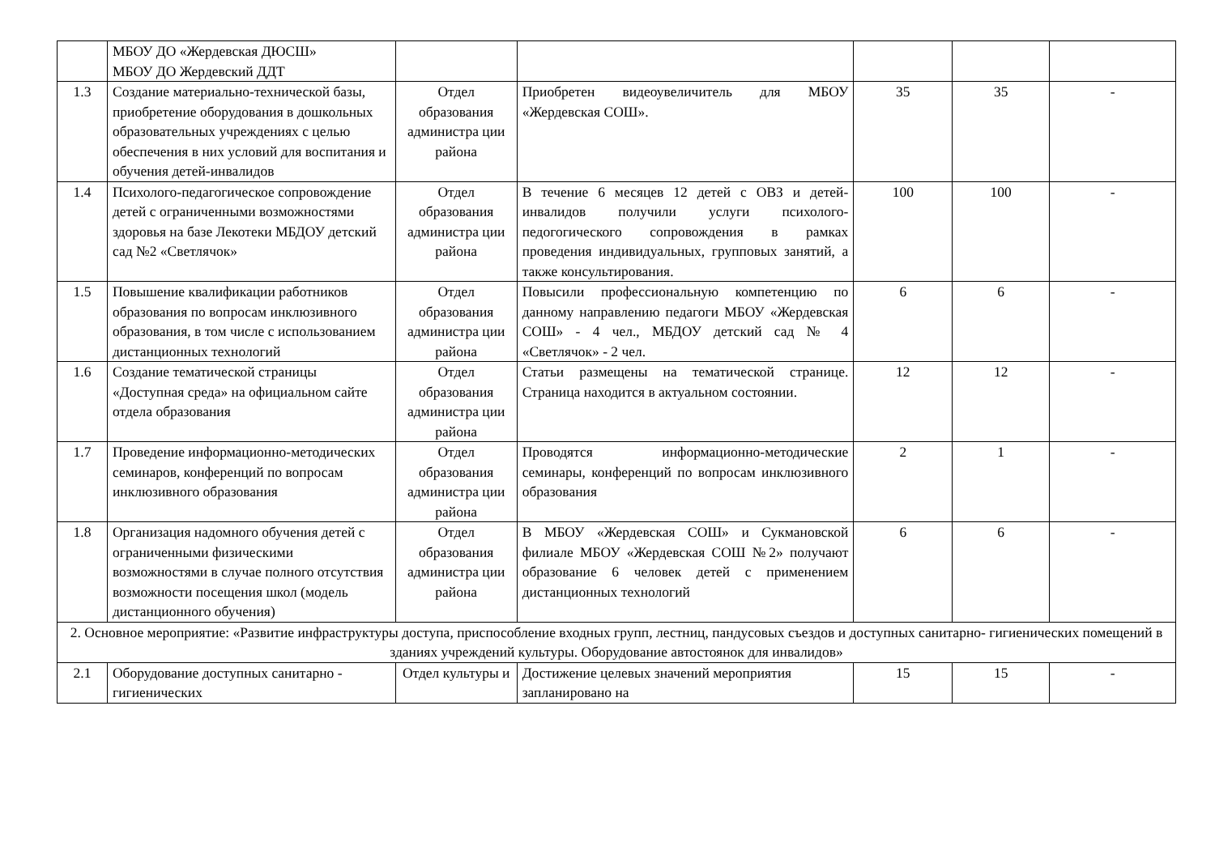| | МБОУ ДО «Жердевская ДЮСШ» МБОУ ДО Жердевский ДДТ | | | | | |
| 1.3 | Создание материально-технической базы, приобретение оборудования в дошкольных образовательных учреждениях с целью обеспечения в них условий для воспитания и обучения детей-инвалидов | Отдел образования администра ции района | Приобретен видеоувеличитель для МБОУ «Жердевская СОШ». | 35 | 35 | - |
| 1.4 | Психолого-педагогическое сопровождение детей с ограниченными возможностями здоровья на базе Лекотеки МБДОУ детский сад №2 «Светлячок» | Отдел образования администра ции района | В течение 6 месяцев 12 детей с ОВЗ и детей-инвалидов получили услуги психолого-педогогического сопровождения в рамках проведения индивидуальных, групповых занятий, а также консультирования. | 100 | 100 | - |
| 1.5 | Повышение квалификации работников образования по вопросам инклюзивного образования, в том числе с использованием дистанционных технологий | Отдел образования администра ции района | Повысили профессиональную компетенцию по данному направлению педагоги МБОУ «Жердевская СОШ» - 4 чел., МБДОУ детский сад № 4 «Светлячок» - 2 чел. | 6 | 6 | - |
| 1.6 | Создание тематической страницы «Доступная среда» на официальном сайте отдела образования | Отдел образования администра ции района | Статьи размещены на тематической странице. Страница находится в актуальном состоянии. | 12 | 12 | - |
| 1.7 | Проведение информационно-методических семинаров, конференций по вопросам инклюзивного образования | Отдел образования администра ции района | Проводятся информационно-методические семинары, конференций по вопросам инклюзивного образования | 2 | 1 | - |
| 1.8 | Организация надомного обучения детей с ограниченными физическими возможностями в случае полного отсутствия возможности посещения школ (модель дистанционного обучения) | Отдел образования администра ции района | В МБОУ «Жердевская СОШ» и Сукмановской филиале МБОУ «Жердевская СОШ №2» получают образование 6 человек детей с применением дистанционных технологий | 6 | 6 | - |
| 2. Основное мероприятие: «Развитие инфраструктуры доступа, приспособление входных групп, лестниц, пандусовых съездов и доступных санитарно- гигиенических помещений в зданиях учреждений культуры. Оборудование автостоянок для инвалидов» | | | | | | |
| 2.1 | Оборудование доступных санитарно - гигиенических | Отдел культуры и | Достижение целевых значений мероприятия запланировано на | 15 | 15 | - |